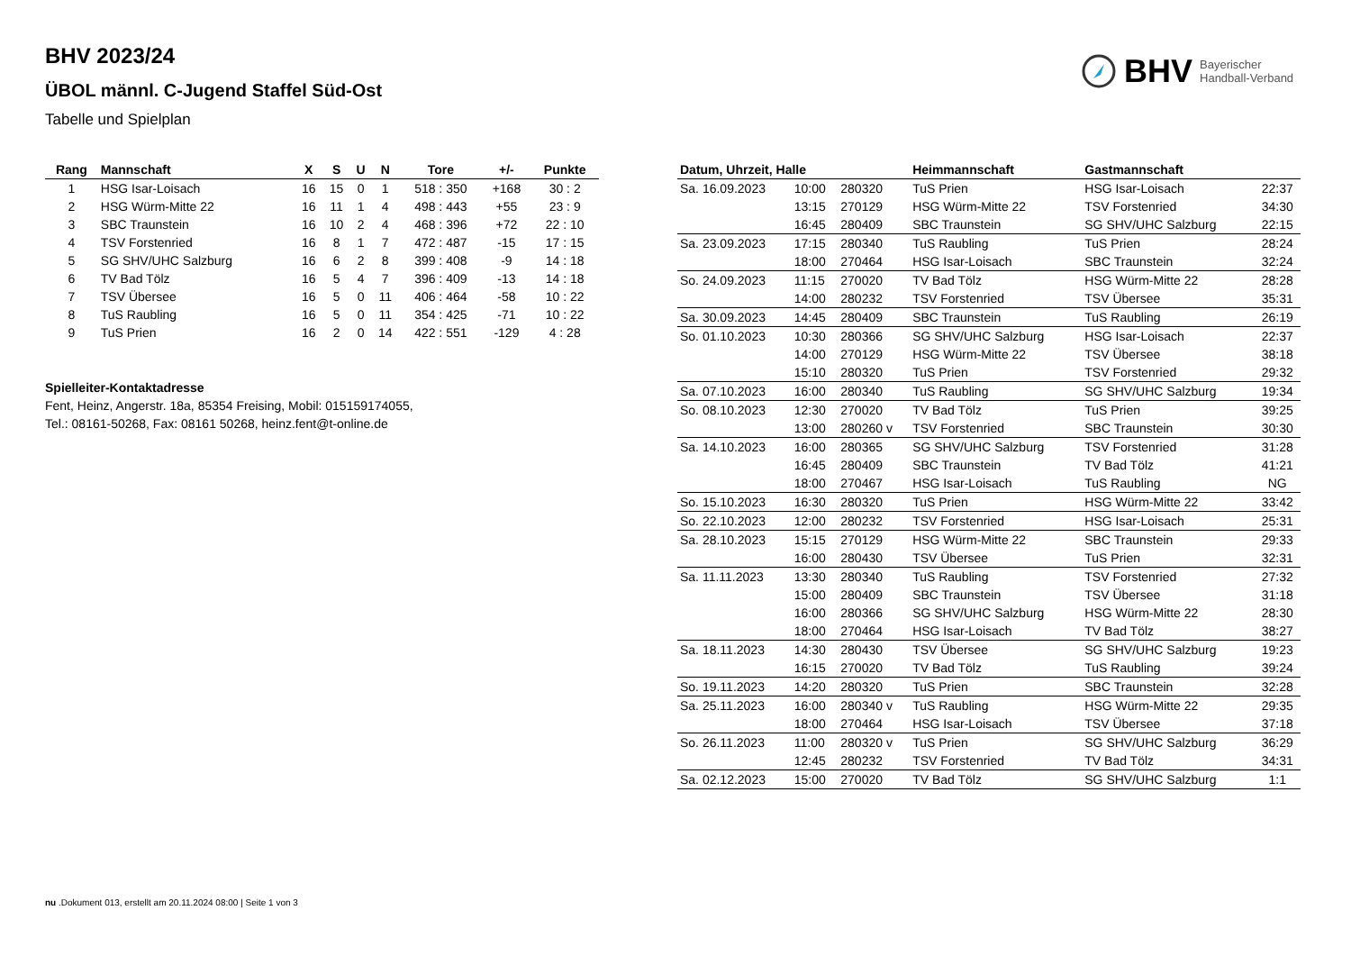BHV 2023/24
ÜBOL männl. C-Jugend Staffel Süd-Ost
Tabelle und Spielplan
BHV Bayerischer
Handball-Verband
| Rang | Mannschaft | X | S | U | N | Tore | +/- | Punkte |
| --- | --- | --- | --- | --- | --- | --- | --- | --- |
| 1 | HSG Isar-Loisach | 16 | 15 | 0 | 1 | 518 : 350 | +168 | 30 : 2 |
| 2 | HSG Würm-Mitte 22 | 16 | 11 | 1 | 4 | 498 : 443 | +55 | 23 : 9 |
| 3 | SBC Traunstein | 16 | 10 | 2 | 4 | 468 : 396 | +72 | 22 : 10 |
| 4 | TSV Forstenried | 16 | 8 | 1 | 7 | 472 : 487 | -15 | 17 : 15 |
| 5 | SG SHV/UHC Salzburg | 16 | 6 | 2 | 8 | 399 : 408 | -9 | 14 : 18 |
| 6 | TV Bad Tölz | 16 | 5 | 4 | 7 | 396 : 409 | -13 | 14 : 18 |
| 7 | TSV Übersee | 16 | 5 | 0 | 11 | 406 : 464 | -58 | 10 : 22 |
| 8 | TuS Raubling | 16 | 5 | 0 | 11 | 354 : 425 | -71 | 10 : 22 |
| 9 | TuS Prien | 16 | 2 | 0 | 14 | 422 : 551 | -129 | 4 : 28 |
Spielleiter-Kontaktadresse
Fent, Heinz, Angerstr. 18a, 85354 Freising, Mobil: 015159174055,
Tel.: 08161-50268, Fax: 08161 50268, heinz.fent@t-online.de
| Datum, Uhrzeit, Halle | | | Heimmannschaft | Gastmannschaft | |
| --- | --- | --- | --- | --- | --- |
| Sa. 16.09.2023 | 10:00 | 280320 | TuS Prien | HSG Isar-Loisach | 22:37 |
| | 13:15 | 270129 | HSG Würm-Mitte 22 | TSV Forstenried | 34:30 |
| | 16:45 | 280409 | SBC Traunstein | SG SHV/UHC Salzburg | 22:15 |
| Sa. 23.09.2023 | 17:15 | 280340 | TuS Raubling | TuS Prien | 28:24 |
| | 18:00 | 270464 | HSG Isar-Loisach | SBC Traunstein | 32:24 |
| So. 24.09.2023 | 11:15 | 270020 | TV Bad Tölz | HSG Würm-Mitte 22 | 28:28 |
| | 14:00 | 280232 | TSV Forstenried | TSV Übersee | 35:31 |
| Sa. 30.09.2023 | 14:45 | 280409 | SBC Traunstein | TuS Raubling | 26:19 |
| So. 01.10.2023 | 10:30 | 280366 | SG SHV/UHC Salzburg | HSG Isar-Loisach | 22:37 |
| | 14:00 | 270129 | HSG Würm-Mitte 22 | TSV Übersee | 38:18 |
| | 15:10 | 280320 | TuS Prien | TSV Forstenried | 29:32 |
| Sa. 07.10.2023 | 16:00 | 280340 | TuS Raubling | SG SHV/UHC Salzburg | 19:34 |
| So. 08.10.2023 | 12:30 | 270020 | TV Bad Tölz | TuS Prien | 39:25 |
| | 13:00 | 280260 v | TSV Forstenried | SBC Traunstein | 30:30 |
| Sa. 14.10.2023 | 16:00 | 280365 | SG SHV/UHC Salzburg | TSV Forstenried | 31:28 |
| | 16:45 | 280409 | SBC Traunstein | TV Bad Tölz | 41:21 |
| | 18:00 | 270467 | HSG Isar-Loisach | TuS Raubling | NG |
| So. 15.10.2023 | 16:30 | 280320 | TuS Prien | HSG Würm-Mitte 22 | 33:42 |
| So. 22.10.2023 | 12:00 | 280232 | TSV Forstenried | HSG Isar-Loisach | 25:31 |
| Sa. 28.10.2023 | 15:15 | 270129 | HSG Würm-Mitte 22 | SBC Traunstein | 29:33 |
| | 16:00 | 280430 | TSV Übersee | TuS Prien | 32:31 |
| Sa. 11.11.2023 | 13:30 | 280340 | TuS Raubling | TSV Forstenried | 27:32 |
| | 15:00 | 280409 | SBC Traunstein | TSV Übersee | 31:18 |
| | 16:00 | 280366 | SG SHV/UHC Salzburg | HSG Würm-Mitte 22 | 28:30 |
| | 18:00 | 270464 | HSG Isar-Loisach | TV Bad Tölz | 38:27 |
| Sa. 18.11.2023 | 14:30 | 280430 | TSV Übersee | SG SHV/UHC Salzburg | 19:23 |
| | 16:15 | 270020 | TV Bad Tölz | TuS Raubling | 39:24 |
| So. 19.11.2023 | 14:20 | 280320 | TuS Prien | SBC Traunstein | 32:28 |
| Sa. 25.11.2023 | 16:00 | 280340 v | TuS Raubling | HSG Würm-Mitte 22 | 29:35 |
| | 18:00 | 270464 | HSG Isar-Loisach | TSV Übersee | 37:18 |
| So. 26.11.2023 | 11:00 | 280320 v | TuS Prien | SG SHV/UHC Salzburg | 36:29 |
| | 12:45 | 280232 | TSV Forstenried | TV Bad Tölz | 34:31 |
| Sa. 02.12.2023 | 15:00 | 270020 | TV Bad Tölz | SG SHV/UHC Salzburg | 1:1 |
nu .Dokument 013, erstellt am 20.11.2024 08:00 | Seite 1 von 3